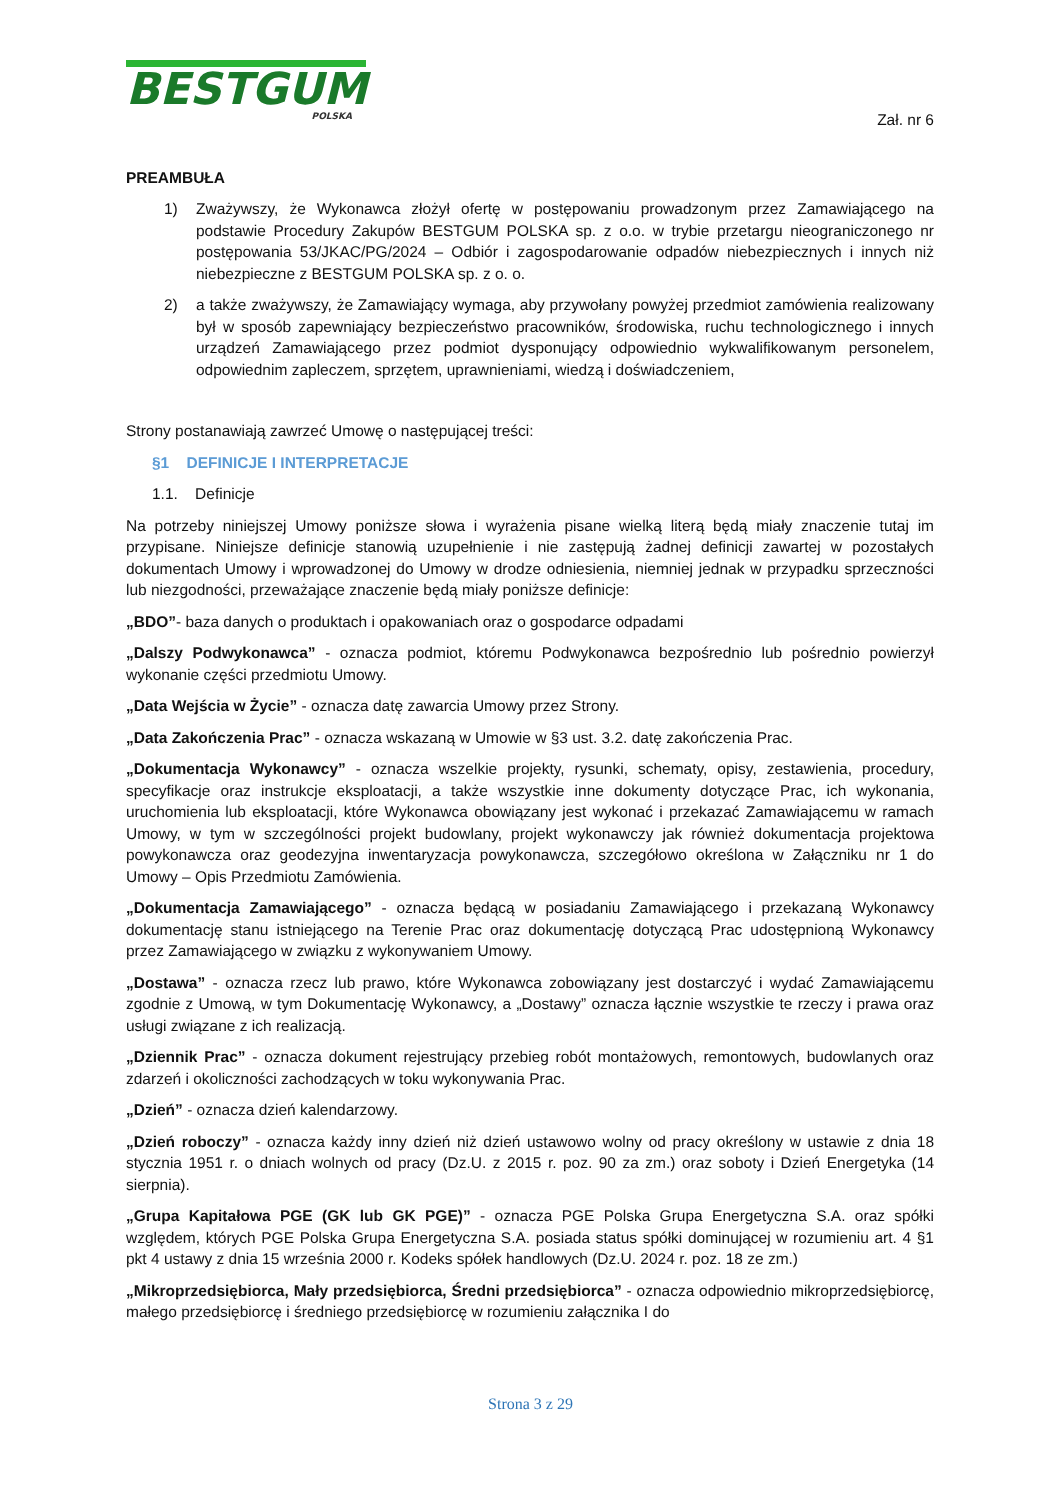BESTGUM
POLSKA
Zał. nr 6
PREAMBUŁA
1) Zważywszy, że Wykonawca złożył ofertę w postępowaniu prowadzonym przez Zamawiającego na podstawie Procedury Zakupów BESTGUM POLSKA sp. z o.o. w trybie przetargu nieograniczonego nr postępowania 53/JKAC/PG/2024 – Odbiór i zagospodarowanie odpadów niebezpiecznych i innych niż niebezpieczne z BESTGUM POLSKA sp. z o. o.
2) a także zważywszy, że Zamawiający wymaga, aby przywołany powyżej przedmiot zamówienia realizowany był w sposób zapewniający bezpieczeństwo pracowników, środowiska, ruchu technologicznego i innych urządzeń Zamawiającego przez podmiot dysponujący odpowiednio wykwalifikowanym personelem, odpowiednim zapleczem, sprzętem, uprawnieniami, wiedzą i doświadczeniem,
Strony postanawiają zawrzeć Umowę o następującej treści:
§1 DEFINICJE I INTERPRETACJE
1.1. Definicje
Na potrzeby niniejszej Umowy poniższe słowa i wyrażenia pisane wielką literą będą miały znaczenie tutaj im przypisane. Niniejsze definicje stanowią uzupełnienie i nie zastępują żadnej definicji zawartej w pozostałych dokumentach Umowy i wprowadzonej do Umowy w drodze odniesienia, niemniej jednak w przypadku sprzeczności lub niezgodności, przeważające znaczenie będą miały poniższe definicje:
„BDO”- baza danych o produktach i opakowaniach oraz o gospodarce odpadami
„Dalszy Podwykonawca” - oznacza podmiot, któremu Podwykonawca bezpośrednio lub pośrednio powierzył wykonanie części przedmiotu Umowy.
„Data Wejścia w Życie” - oznacza datę zawarcia Umowy przez Strony.
„Data Zakończenia Prac” - oznacza wskazaną w Umowie w §3 ust. 3.2. datę zakończenia Prac.
„Dokumentacja Wykonawcy” - oznacza wszelkie projekty, rysunki, schematy, opisy, zestawienia, procedury, specyfikacje oraz instrukcje eksploatacji, a także wszystkie inne dokumenty dotyczące Prac, ich wykonania, uruchomienia lub eksploatacji, które Wykonawca obowiązany jest wykonać i przekazać Zamawiającemu w ramach Umowy, w tym w szczególności projekt budowlany, projekt wykonawczy jak również dokumentacja projektowa powykonawcza oraz geodezyjna inwentaryzacja powykonawcza, szczegółowo określona w Załączniku nr 1 do Umowy – Opis Przedmiotu Zamówienia.
„Dokumentacja Zamawiającego” - oznacza będącą w posiadaniu Zamawiającego i przekazaną Wykonawcy dokumentację stanu istniejącego na Terenie Prac oraz dokumentację dotyczącą Prac udostępnioną Wykonawcy przez Zamawiającego w związku z wykonywaniem Umowy.
„Dostawa” - oznacza rzecz lub prawo, które Wykonawca zobowiązany jest dostarczyć i wydać Zamawiającemu zgodnie z Umową, w tym Dokumentację Wykonawcy, a „Dostawy” oznacza łącznie wszystkie te rzeczy i prawa oraz usługi związane z ich realizacją.
„Dziennik Prac” - oznacza dokument rejestrujący przebieg robót montażowych, remontowych, budowlanych oraz zdarzeń i okoliczności zachodzących w toku wykonywania Prac.
„Dzień” - oznacza dzień kalendarzowy.
„Dzień roboczy” - oznacza każdy inny dzień niż dzień ustawowo wolny od pracy określony w ustawie z dnia 18 stycznia 1951 r. o dniach wolnych od pracy (Dz.U. z 2015 r. poz. 90 za zm.) oraz soboty i Dzień Energetyka (14 sierpnia).
„Grupa Kapitałowa PGE (GK lub GK PGE)” - oznacza PGE Polska Grupa Energetyczna S.A. oraz spółki względem, których PGE Polska Grupa Energetyczna S.A. posiada status spółki dominującej w rozumieniu art. 4 §1 pkt 4 ustawy z dnia 15 września 2000 r. Kodeks spółek handlowych (Dz.U. 2024 r. poz. 18 ze zm.)
„Mikroprzedsiębiorca, Mały przedsiębiorca, Średni przedsiębiorca” - oznacza odpowiednio mikroprzedsiębiorcę, małego przedsiębiorcę i średniego przedsiębiorcę w rozumieniu załącznika I do
Strona 3 z 29